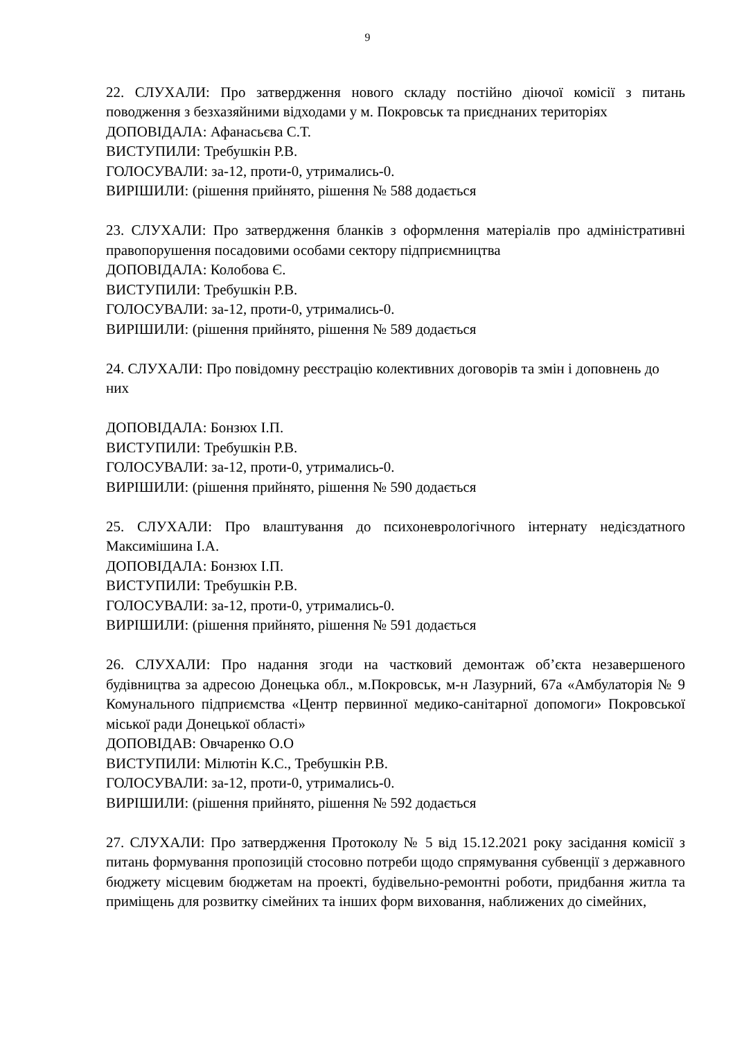9
22. СЛУХАЛИ: Про затвердження нового складу постійно діючої комісії з питань поводження з безхазяйними відходами у м. Покровськ та приєднаних територіях
ДОПОВІДАЛА: Афанасьєва С.Т.
ВИСТУПИЛИ: Требушкін Р.В.
ГОЛОСУВАЛИ: за-12, проти-0, утримались-0.
ВИРІШИЛИ: (рішення прийнято, рішення № 588 додається
23. СЛУХАЛИ: Про затвердження бланків з оформлення матеріалів про адміністративні правопорушення посадовими особами сектору підприємництва
ДОПОВІДАЛА: Колобова Є.
ВИСТУПИЛИ: Требушкін Р.В.
ГОЛОСУВАЛИ: за-12, проти-0, утримались-0.
ВИРІШИЛИ: (рішення прийнято, рішення № 589 додається
24. СЛУХАЛИ: Про повідомну реєстрацію колективних договорів та змін і доповнень до них
ДОПОВІДАЛА: Бонзюх І.П.
ВИСТУПИЛИ: Требушкін Р.В.
ГОЛОСУВАЛИ: за-12, проти-0, утримались-0.
ВИРІШИЛИ: (рішення прийнято, рішення № 590 додається
25. СЛУХАЛИ: Про влаштування до психоневрологічного інтернату недієздатного Максимішина І.А.
ДОПОВІДАЛА: Бонзюх І.П.
ВИСТУПИЛИ: Требушкін Р.В.
ГОЛОСУВАЛИ: за-12, проти-0, утримались-0.
ВИРІШИЛИ: (рішення прийнято, рішення № 591 додається
26. СЛУХАЛИ: Про надання згоди на частковий демонтаж об’єкта незавершеного будівництва за адресою Донецька обл., м.Покровськ, м-н Лазурний, 67а «Амбулаторія № 9 Комунального підприємства «Центр первинної медико-санітарної допомоги» Покровської міської ради Донецької області»
ДОПОВІДАВ: Овчаренко О.О
ВИСТУПИЛИ: Мілютін К.С., Требушкін Р.В.
ГОЛОСУВАЛИ: за-12, проти-0, утримались-0.
ВИРІШИЛИ: (рішення прийнято, рішення № 592 додається
27. СЛУХАЛИ: Про затвердження Протоколу № 5 від 15.12.2021 року засідання комісії з питань формування пропозицій стосовно потреби щодо спрямування субвенції з державного бюджету місцевим бюджетам на проекті, будівельно-ремонтні роботи, придбання житла та приміщень для розвитку сімейних та інших форм виховання, наближених до сімейних,